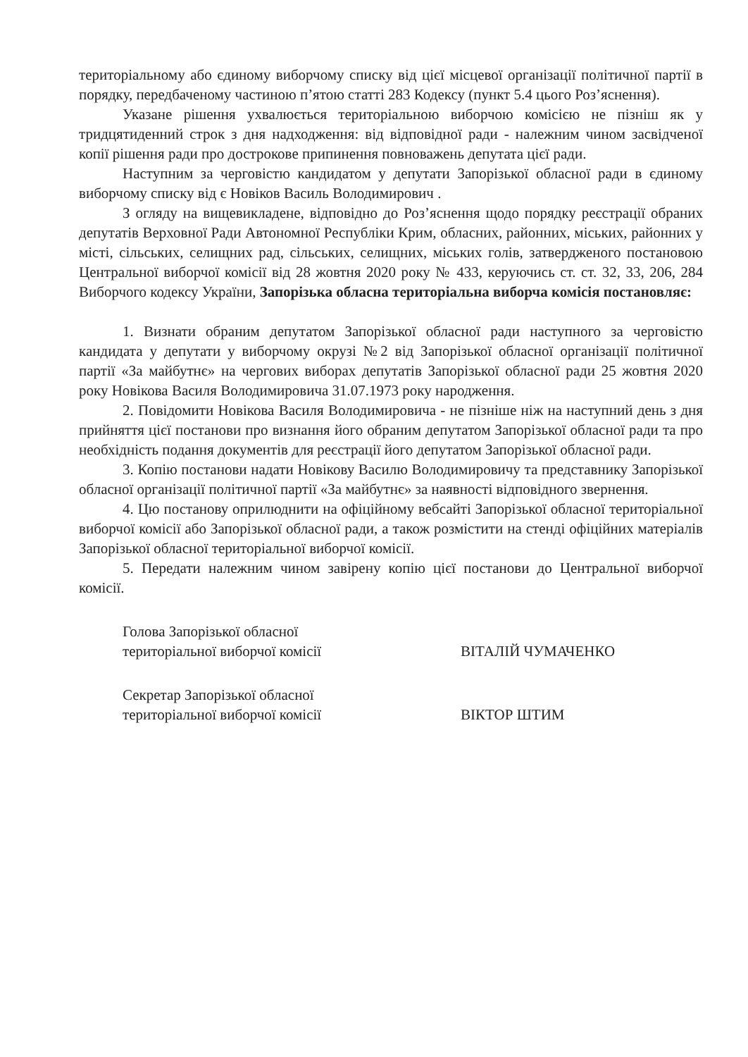територіальному або єдиному виборчому списку від цієї місцевої організації політичної партії в порядку, передбаченому частиною п’ятою статті 283 Кодексу (пункт 5.4 цього Роз’яснення).
Указане рішення ухвалюється територіальною виборчою комісією не пізніш як у тридцятиденний строк з дня надходження: від відповідної ради - належним чином засвідченої копії рішення ради про дострокове припинення повноважень депутата цієї ради.
Наступним за черговістю кандидатом у депутати Запорізької обласної ради в єдиному виборчому списку від є Новіков Василь Володимирович .
З огляду на вищевикладене, відповідно до Роз’яснення щодо порядку реєстрації обраних депутатів Верховної Ради Автономної Республіки Крим, обласних, районних, міських, районних у місті, сільських, селищних рад, сільських, селищних, міських голів, затвердженого постановою Центральної виборчої комісії від 28 жовтня 2020 року № 433, керуючись ст. ст. 32, 33, 206, 284 Виборчого кодексу України, Запорізька обласна територіальна виборча комісія постановляє:
1. Визнати обраним депутатом Запорізької обласної ради наступного за черговістю кандидата у депутати у виборчому окрузі №2 від Запорізької обласної організації політичної партії «За майбутнє» на чергових виборах депутатів Запорізької обласної ради 25 жовтня 2020 року Новікова Василя Володимировича 31.07.1973 року народження.
2. Повідомити Новікова Василя Володимировича - не пізніше ніж на наступний день з дня прийняття цієї постанови про визнання його обраним депутатом Запорізької обласної ради та про необхідність подання документів для реєстрації його депутатом Запорізької обласної ради.
3. Копію постанови надати Новікову Василю Володимировичу та представнику Запорізької обласної організації політичної партії «За майбутнє» за наявності відповідного звернення.
4. Цю постанову оприлюднити на офіційному вебсайті Запорізької обласної територіальної виборчої комісії або Запорізької обласної ради, а також розмістити на стенді офіційних матеріалів Запорізької обласної територіальної виборчої комісії.
5. Передати належним чином завірену копію цієї постанови до Центральної виборчої комісії.
Голова Запорізької обласної
територіальної виборчої комісії
ВІТАЛІЙ ЧУМАЧЕНКО
Секретар Запорізької обласної
територіальної виборчої комісії
ВІКТОР ШТИМ